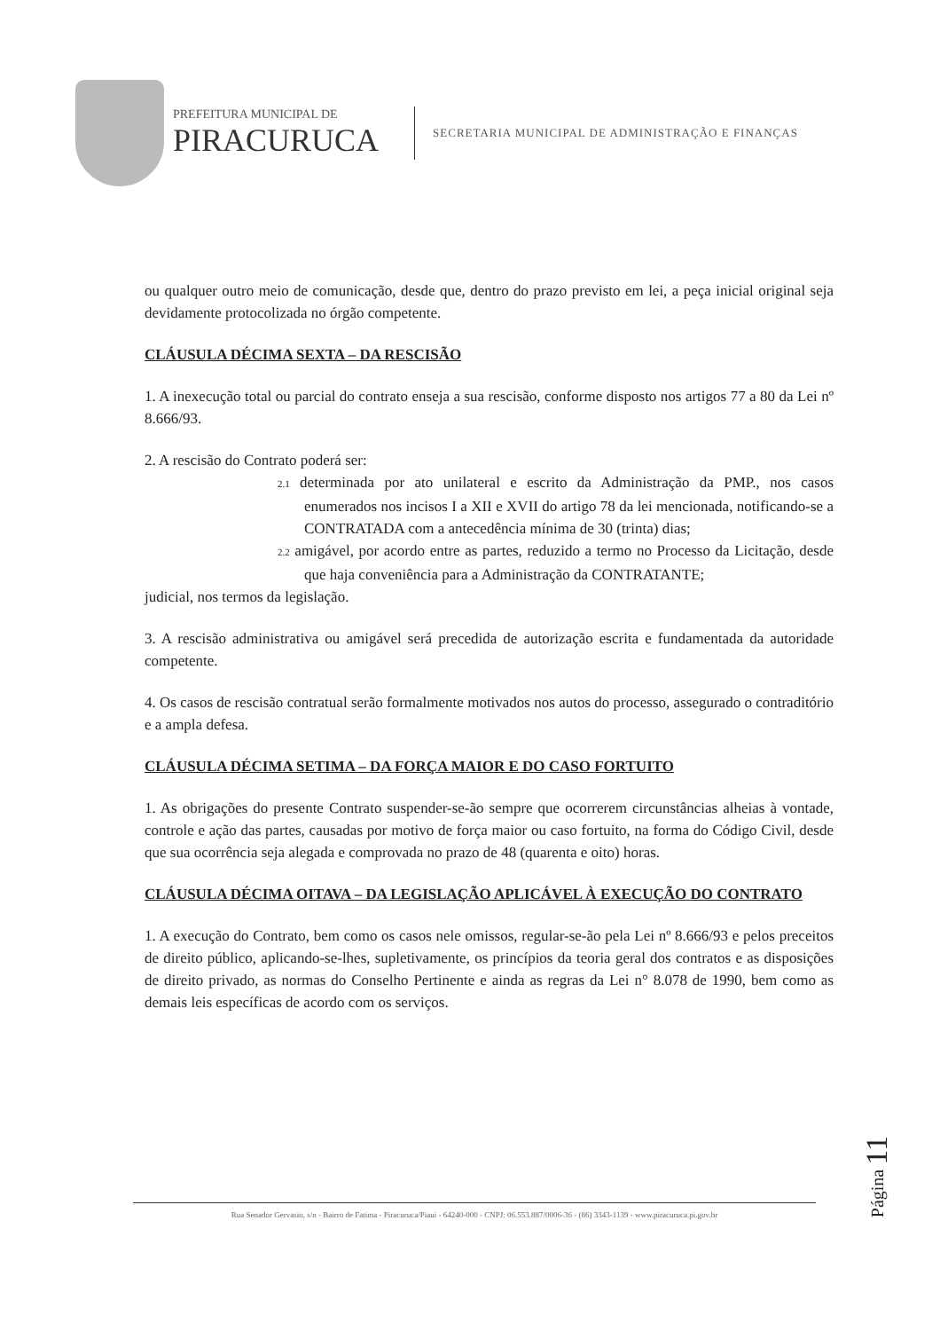PREFEITURA MUNICIPAL DE
PIRACURUCA
SECRETARIA MUNICIPAL DE ADMINISTRAÇÃO E FINANÇAS
ou qualquer outro meio de comunicação, desde que, dentro do prazo previsto em lei, a peça inicial original seja devidamente protocolizada no órgão competente.
CLÁUSULA DÉCIMA SEXTA – DA RESCISÃO
1. A inexecução total ou parcial do contrato enseja a sua rescisão, conforme disposto nos artigos 77 a 80 da Lei nº 8.666/93.
2. A rescisão do Contrato poderá ser:
2.1 determinada por ato unilateral e escrito da Administração da PMP., nos casos enumerados nos incisos I a XII e XVII do artigo 78 da lei mencionada, notificando-se a CONTRATADA com a antecedência mínima de 30 (trinta) dias;
2.2 amigável, por acordo entre as partes, reduzido a termo no Processo da Licitação, desde que haja conveniência para a Administração da CONTRATANTE;
judicial, nos termos da legislação.
3. A rescisão administrativa ou amigável será precedida de autorização escrita e fundamentada da autoridade competente.
4. Os casos de rescisão contratual serão formalmente motivados nos autos do processo, assegurado o contraditório e a ampla defesa.
CLÁUSULA DÉCIMA SETIMA – DA FORÇA MAIOR E DO CASO FORTUITO
1. As obrigações do presente Contrato suspender-se-ão sempre que ocorrerem circunstâncias alheias à vontade, controle e ação das partes, causadas por motivo de força maior ou caso fortuito, na forma do Código Civil, desde que sua ocorrência seja alegada e comprovada no prazo de 48 (quarenta e oito) horas.
CLÁUSULA DÉCIMA OITAVA – DA LEGISLAÇÃO APLICÁVEL À EXECUÇÃO DO CONTRATO
1. A execução do Contrato, bem como os casos nele omissos, regular-se-ão pela Lei nº 8.666/93 e pelos preceitos de direito público, aplicando-se-lhes, supletivamente, os princípios da teoria geral dos contratos e as disposições de direito privado, as normas do Conselho Pertinente e ainda as regras da Lei n° 8.078 de 1990, bem como as demais leis específicas de acordo com os serviços.
Página 11
Rua Senador Gervasio, s/n - Bairro de Fatima - Piracuruca/Piaui - 64240-000 - CNPJ: 06.553.887/0006-36 - (86) 3343-1139 - www.piracuruca.pi.gov.br